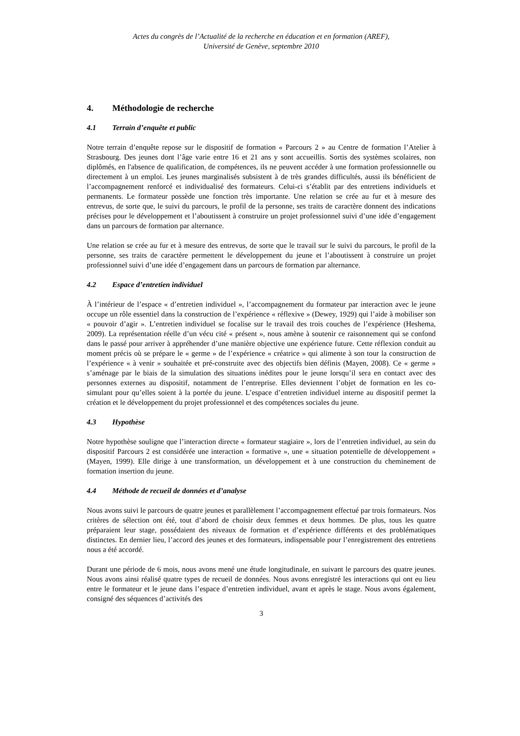Actes du congrès de l’Actualité de la recherche en éducation et en formation (AREF),
Université de Genève, septembre 2010
4. Méthodologie de recherche
4.1 Terrain d’enquête et public
Notre terrain d’enquête repose sur le dispositif de formation « Parcours 2 » au Centre de formation l’Atelier à Strasbourg. Des jeunes dont l’âge varie entre 16 et 21 ans y sont accueillis. Sortis des systèmes scolaires, non diplômés, en l'absence de qualification, de compétences, ils ne peuvent accéder à une formation professionnelle ou directement à un emploi. Les jeunes marginalisés subsistent à de très grandes difficultés, aussi ils bénéficient de l’accompagnement renforcé et individualisé des formateurs. Celui-ci s’établit par des entretiens individuels et permanents. Le formateur possède une fonction très importante. Une relation se crée au fur et à mesure des entrevus, de sorte que, le suivi du parcours, le profil de la personne, ses traits de caractère donnent des indications précises pour le développement et l’aboutissent à construire un projet professionnel suivi d’une idée d’engagement dans un parcours de formation par alternance.
Une relation se crée au fur et à mesure des entrevus, de sorte que le travail sur le suivi du parcours, le profil de la personne, ses traits de caractère permettent le développement du jeune et l’aboutissent à construire un projet professionnel suivi d’une idée d’engagement dans un parcours de formation par alternance.
4.2 Espace d’entretien individuel
À l’intérieur de l’espace « d’entretien individuel », l’accompagnement du formateur par interaction avec le jeune occupe un rôle essentiel dans la construction de l’expérience « réflexive » (Dewey, 1929) qui l’aide à mobiliser son « pouvoir d’agir ». L’entretien individuel se focalise sur le travail des trois couches de l’expérience (Heshema, 2009). La représentation réelle d’un vécu cité « présent », nous amène à soutenir ce raisonnement qui se confond dans le passé pour arriver à appréhender d’une manière objective une expérience future. Cette réflexion conduit au moment précis où se prépare le « germe » de l’expérience « créatrice » qui alimente à son tour la construction de l’expérience « à venir » souhaitée et pré-construite avec des objectifs bien définis (Mayen, 2008). Ce « germe » s’aménage par le biais de la simulation des situations inédites pour le jeune lorsqu’il sera en contact avec des personnes externes au dispositif, notamment de l’entreprise. Elles deviennent l’objet de formation en les co-simulant pour qu’elles soient à la portée du jeune. L’espace d’entretien individuel interne au dispositif permet la création et le développement du projet professionnel et des compétences sociales du jeune.
4.3 Hypothèse
Notre hypothèse souligne que l’interaction directe « formateur stagiaire », lors de l’entretien individuel, au sein du dispositif Parcours 2 est considérée une interaction « formative », une « situation potentielle de développement » (Mayen, 1999). Elle dirige à une transformation, un développement et à une construction du cheminement de formation insertion du jeune.
4.4 Méthode de recueil de données et d’analyse
Nous avons suivi le parcours de quatre jeunes et parallèlement l’accompagnement effectué par trois formateurs. Nos critères de sélection ont été, tout d’abord de choisir deux femmes et deux hommes. De plus, tous les quatre préparaient leur stage, possédaient des niveaux de formation et d’expérience différents et des problématiques distinctes. En dernier lieu, l’accord des jeunes et des formateurs, indispensable pour l’enregistrement des entretiens nous a été accordé.
Durant une période de 6 mois, nous avons mené une étude longitudinale, en suivant le parcours des quatre jeunes. Nous avons ainsi réalisé quatre types de recueil de données. Nous avons enregistré les interactions qui ont eu lieu entre le formateur et le jeune dans l’espace d’entretien individuel, avant et après le stage. Nous avons également, consigné des séquences d’activités des
3